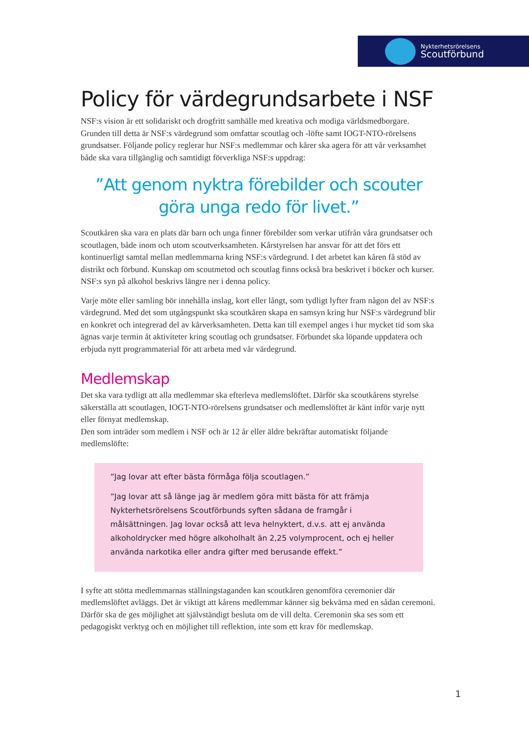Nykterhetsrörelsens
Scoutförbund
Policy för värdegrundsarbete i NSF
NSF:s vision är ett solidariskt och drogfritt samhälle med kreativa och modiga världsmedborgare. Grunden till detta är NSF:s värdegrund som omfattar scoutlag och -löfte samt IOGT-NTO-rörelsens grundsatser. Följande policy reglerar hur NSF:s medlemmar och kårer ska agera för att vår verksamhet både ska vara tillgänglig och samtidigt förverkliga NSF:s uppdrag:
”Att genom nyktra förebilder och scouter
göra unga redo för livet.”
Scoutkåren ska vara en plats där barn och unga finner förebilder som verkar utifrån våra grundsatser och scoutlagen, både inom och utom scoutverksamheten. Kårstyrelsen har ansvar för att det förs ett kontinuerligt samtal mellan medlemmarna kring NSF:s värdegrund. I det arbetet kan kåren få stöd av distrikt och förbund. Kunskap om scoutmetod och scoutlag finns också bra beskrivet i böcker och kurser. NSF:s syn på alkohol beskrivs längre ner i denna policy.
Varje möte eller samling bör innehålla inslag, kort eller långt, som tydligt lyfter fram någon del av NSF:s värdegrund. Med det som utgångspunkt ska scoutkåren skapa en samsyn kring hur NSF:s värdegrund blir en konkret och integrerad del av kårverksamheten. Detta kan till exempel anges i hur mycket tid som ska ägnas varje termin åt aktiviteter kring scoutlag och grundsatser. Förbundet ska löpande uppdatera och erbjuda nytt programmaterial för att arbeta med vår värdegrund.
Medlemskap
Det ska vara tydligt att alla medlemmar ska efterleva medlemslöftet. Därför ska scoutkårens styrelse säkerställa att scoutlagen, IOGT-NTO-rörelsens grundsatser och medlemslöftet är känt inför varje nytt eller förnyat medlemskap.
Den som inträder som medlem i NSF och är 12 år eller äldre bekräftar automatiskt följande medlemslöfte:
”Jag lovar att efter bästa förmåga följa scoutlagen.”
”Jag lovar att så länge jag är medlem göra mitt bästa för att främja Nykterhetsrörelsens Scoutförbunds syften sådana de framgår i målsättningen. Jag lovar också att leva helnyktert, d.v.s. att ej använda alkoholdrycker med högre alkoholhalt än 2,25 volymprocent, och ej heller använda narkotika eller andra gifter med berusande effekt.”
I syfte att stötta medlemmarnas ställningstaganden kan scoutkåren genomföra ceremonier där medlemslöftet avläggs. Det är viktigt att kårens medlemmar känner sig bekväma med en sådan ceremoni. Därför ska de ges möjlighet att självständigt besluta om de vill delta. Ceremonin ska ses som ett pedagogiskt verktyg och en möjlighet till reflektion, inte som ett krav för medlemskap.
1